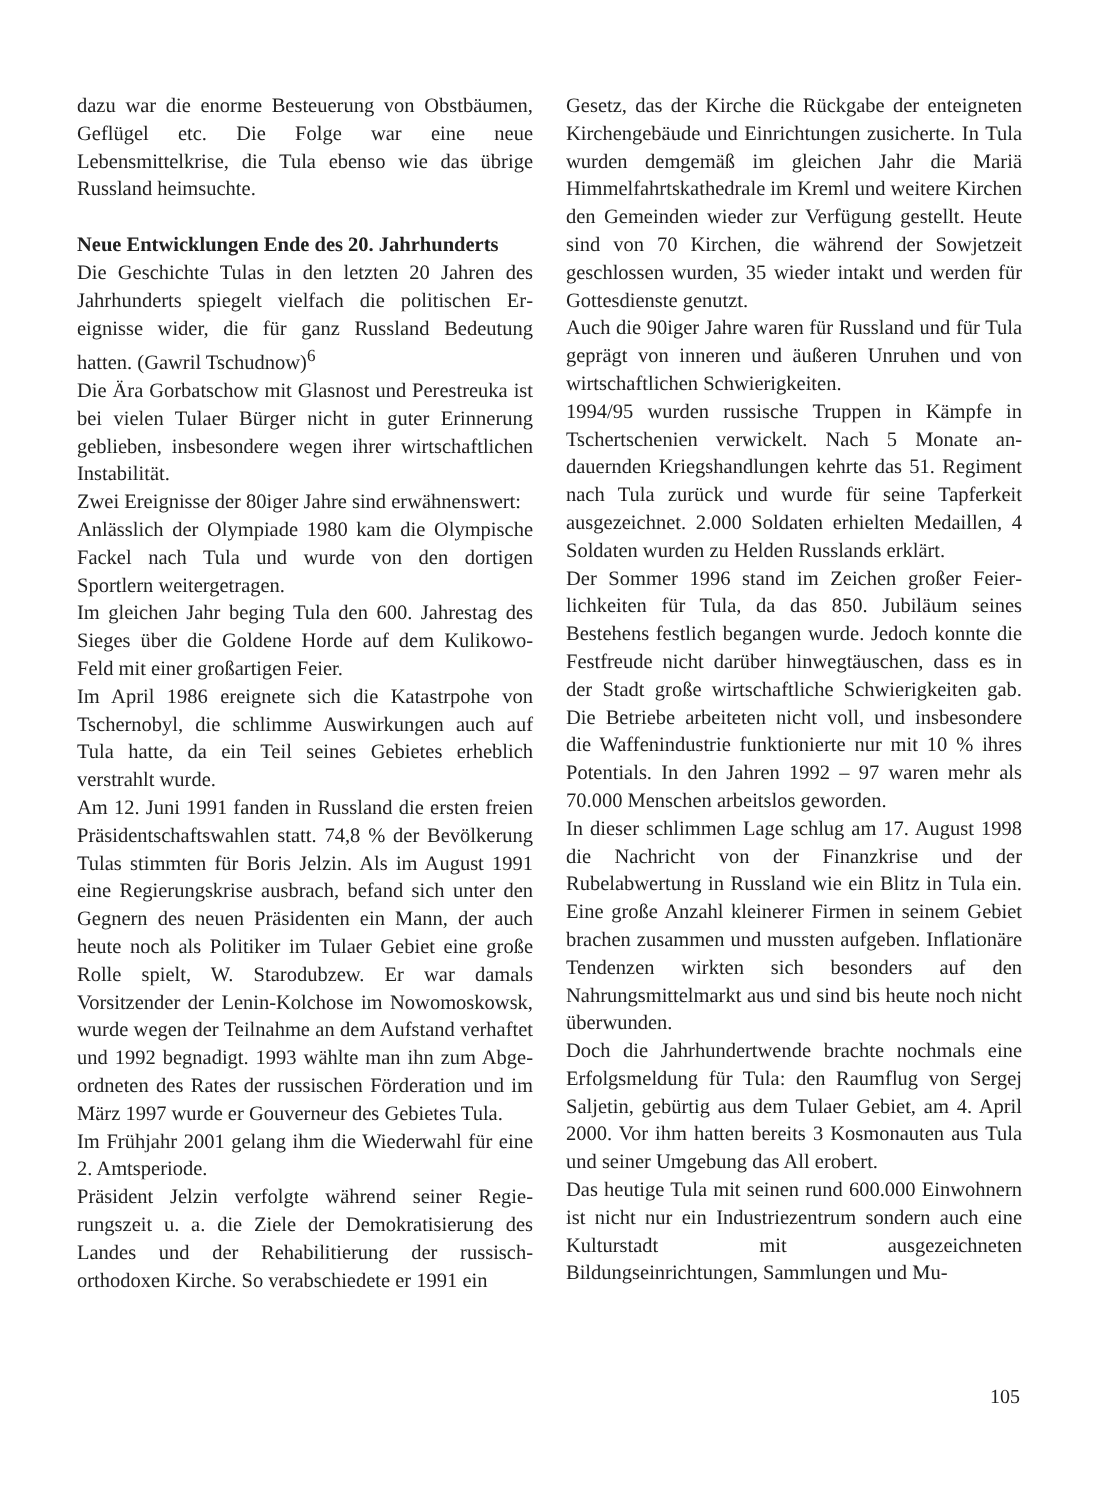dazu war die enorme Besteuerung von Obstbäu­men, Geflügel etc. Die Folge war eine neue Lebensmittelkrise, die Tula ebenso wie das übrige Russland heimsuchte.
Neue Entwicklungen Ende des 20. Jahrhunderts
Die Geschichte Tulas in den letzten 20 Jahren des Jahrhunderts spiegelt vielfach die politischen Er­eignisse wider, die für ganz Russland Bedeutung hatten. (Gawril Tschudnow)<sup>6</sup>
Die Ära Gorbatschow mit Glasnost und Perestreu­ka ist bei vielen Tulaer Bürger nicht in guter Erin­nerung geblieben, insbesondere wegen ihrer wirt­schaftlichen Instabilität.
Zwei Ereignisse der 80iger Jahre sind erwähnens­wert:
Anlässlich der Olympiade 1980 kam die Olympi­sche Fackel nach Tula und wurde von den dortigen Sportlern weitergetragen.
Im gleichen Jahr beging Tula den 600. Jahrestag des Sieges über die Goldene Horde auf dem Kuli­kowo-Feld mit einer großartigen Feier.
Im April 1986 ereignete sich die Katastrpohe von Tschernobyl, die schlimme Auswirkungen auch auf Tula hatte, da ein Teil seines Gebietes erheblich verstrahlt wurde.
Am 12. Juni 1991 fanden in Russland die ersten freien Präsidentschaftswahlen statt. 74,8 % der Bevölkerung Tulas stimmten für Boris Jelzin. Als im August 1991 eine Regierungskrise ausbrach, befand sich unter den Gegnern des neuen Prä­sidenten ein Mann, der auch heute noch als Po­litiker im Tulaer Gebiet eine große Rolle spielt, W. Starodubzew. Er war damals Vorsitzender der Lenin-Kolchose im Nowomoskowsk, wurde wegen der Teilnahme an dem Aufstand verhaftet und 1992 begnadigt. 1993 wählte man ihn zum Abge­ordneten des Rates der russischen Förderation und im März 1997 wurde er Gouverneur des Gebietes Tula.
Im Frühjahr 2001 gelang ihm die Wiederwahl für eine 2. Amtsperiode.
Präsident Jelzin verfolgte während seiner Regie­rungszeit u. a. die Ziele der Demokratisierung des Landes und der Rehabilitierung der russisch-orthodoxen Kirche. So verabschiedete er 1991 ein
Gesetz, das der Kirche die Rückgabe der enteigne­ten Kirchengebäude und Einrichtungen zusicher­te. In Tula wurden demgemäß im gleichen Jahr die Mariä Himmelfahrtskathedrale im Kreml und wei­tere Kirchen den Gemeinden wieder zur Verfü­gung gestellt. Heute sind von 70 Kirchen, die wäh­rend der Sowjetzeit geschlossen wurden, 35 wieder intakt und werden für Gottesdienste genutzt.
Auch die 90iger Jahre waren für Russland und für Tula geprägt von inneren und äußeren Unruhen und von wirtschaftlichen Schwierigkeiten.
1994/95 wurden russische Truppen in Kämpfe in Tschertschenien verwickelt. Nach 5 Monate an­dauernden Kriegshandlungen kehrte das 51. Regi­ment nach Tula zurück und wurde für seine Tap­ferkeit ausgezeichnet. 2.000 Soldaten erhielten Medaillen, 4 Soldaten wurden zu Helden Russ­lands erklärt.
Der Sommer 1996 stand im Zeichen großer Feier­lichkeiten für Tula, da das 850. Jubiläum seines Bestehens festlich begangen wurde. Jedoch konnte die Festfreude nicht darüber hinwegtäuschen, dass es in der Stadt große wirtschaftliche Schwierigkei­ten gab. Die Betriebe arbeiteten nicht voll, und insbesondere die Waffenindustrie funktionierte nur mit 10 % ihres Potentials. In den Jahren 1992 – 97 waren mehr als 70.000 Menschen arbeitslos geworden.
In dieser schlimmen Lage schlug am 17. August 1998 die Nachricht von der Finanzkrise und der Rubelabwertung in Russland wie ein Blitz in Tula ein. Eine große Anzahl kleinerer Firmen in seinem Gebiet brachen zusammen und mussten aufgeben. Inflationäre Tendenzen wirkten sich besonders auf den Nahrungsmittelmarkt aus und sind bis heute noch nicht überwunden.
Doch die Jahrhundertwende brachte nochmals eine Erfolgsmeldung für Tula: den Raumflug von Sergej Saljetin, gebürtig aus dem Tulaer Gebiet, am 4. April 2000. Vor ihm hatten bereits 3 Kosmo­nauten aus Tula und seiner Umgebung das All ero­bert.
Das heutige Tula mit seinen rund 600.000 Ein­wohnern ist nicht nur ein Industriezentrum son­dern auch eine Kulturstadt mit ausgezeichneten Bildungseinrichtungen, Sammlungen und Mu-
105